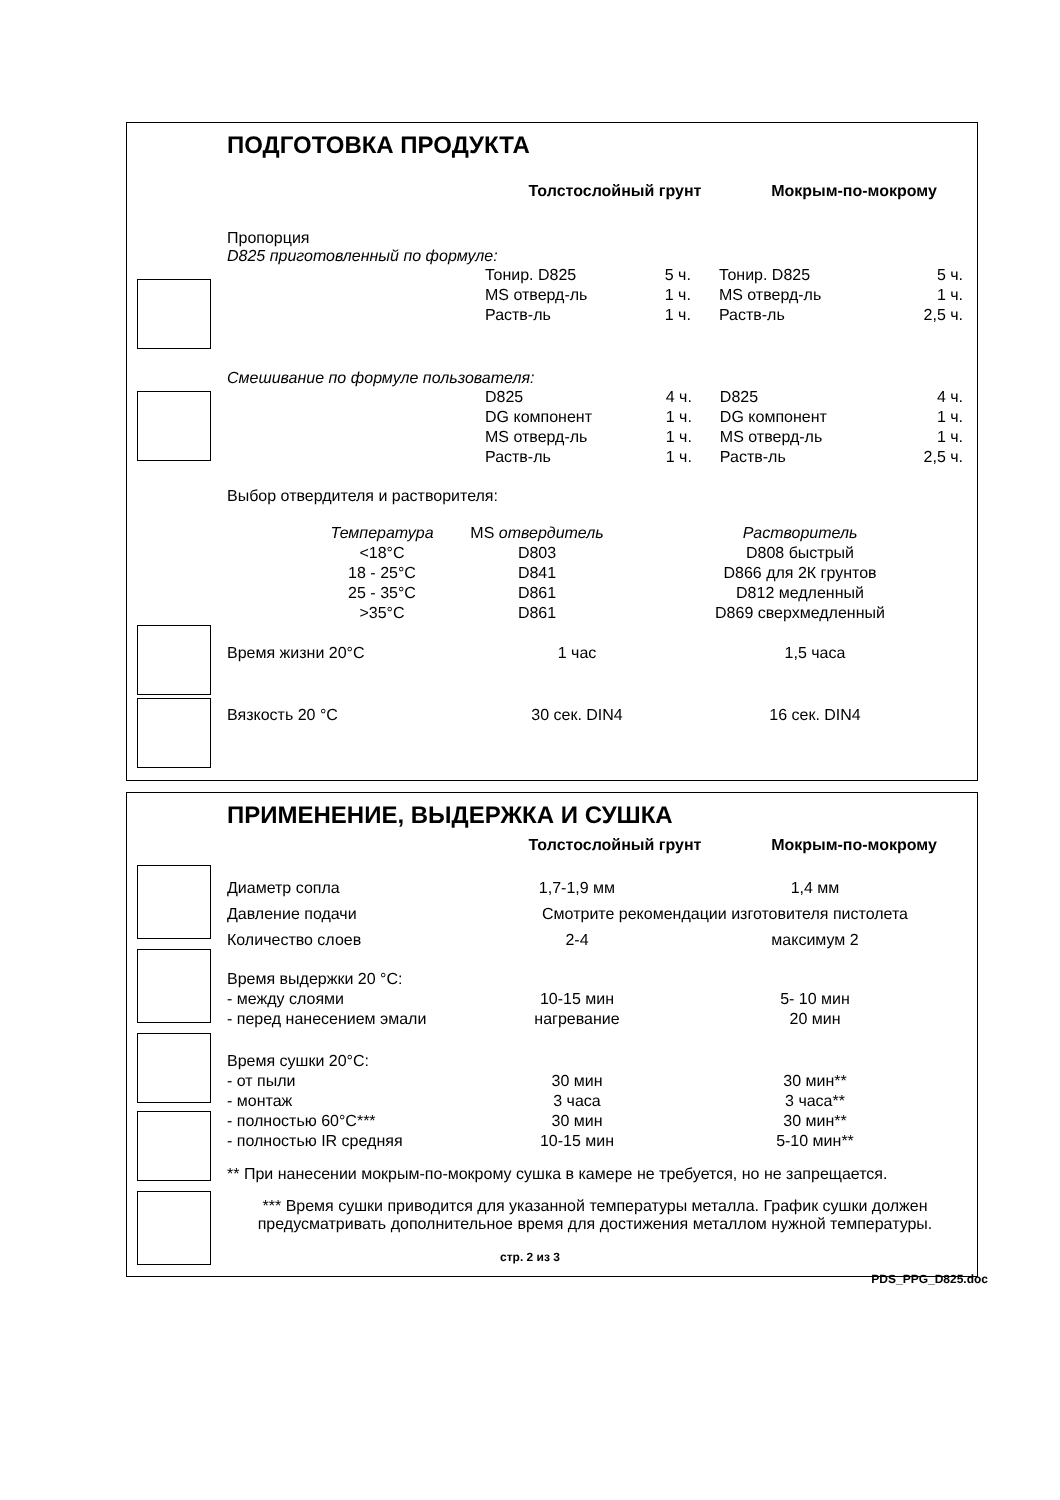ПОДГОТОВКА ПРОДУКТА
| | Толстослойный грунт | Мокрым-по-мокрому |
Пропорция
D825 приготовленный по формуле:
| | Тонир. D825 | 5 ч. | Тонир. D825 | 5 ч. |
| | MS отверд-ль | 1 ч. | MS отверд-ль | 1 ч. |
| | Раств-ль | 1 ч. | Раств-ль | 2,5 ч. |
Смешивание по формуле пользователя:
| | D825 | 4 ч. | D825 | 4 ч. |
| | DG компонент | 1 ч. | DG компонент | 1 ч. |
| | MS отверд-ль | 1 ч. | MS отверд-ль | 1 ч. |
| | Раств-ль | 1 ч. | Раств-ль | 2,5 ч. |
Выбор отвердителя и растворителя:
| | Температура | MS отвердитель | Растворитель |
| | <18°C | D803 | D808 быстрый |
| | 18 - 25°C | D841 | D866 для 2К грунтов |
| | 25 - 35°C | D861 | D812 медленный |
| | >35°C | D861 | D869 сверхмедленный |
| Время жизни 20°C | 1 час | 1,5 часа |
| Вязкость 20 °C | 30 сек. DIN4 | 16 сек. DIN4 |
ПРИМЕНЕНИЕ, ВЫДЕРЖКА И СУШКА
| | Толстослойный грунт | Мокрым-по-мокрому |
| Диаметр сопла | 1,7-1,9 мм | 1,4 мм |
| Давление подачи | Смотрите рекомендации изготовителя пистолета | |
| Количество слоев | 2-4 | максимум 2 |
| Время выдержки 20 °C: | | |
| - между слоями | 10-15 мин | 5- 10 мин |
| - перед нанесением эмали | нагревание | 20 мин |
| Время сушки 20°C: | | |
| - от пыли | 30 мин | 30 мин** |
| - монтаж | 3 часа | 3 часа** |
| - полностью 60°C*** | 30 мин | 30 мин** |
| - полностью IR средняя | 10-15 мин | 5-10 мин** |
** При нанесении мокрым-по-мокрому сушка в камере не требуется, но не запрещается.
*** Время сушки приводится для указанной температуры металла. График сушки должен предусматривать дополнительное время для достижения металлом нужной температуры.
стр. 2 из 3
PDS_PPG_D825.doc